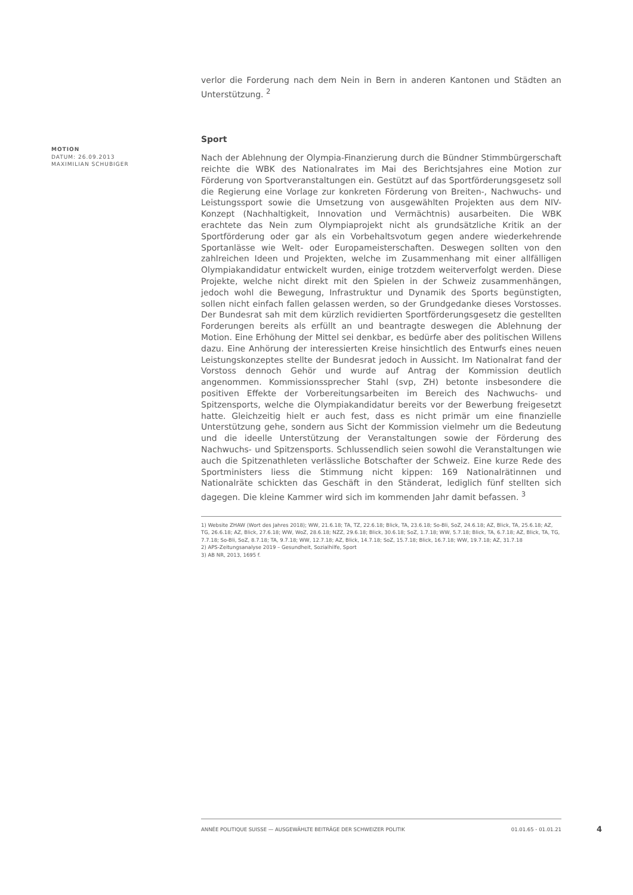verlor die Forderung nach dem Nein in Bern in anderen Kantonen und Städten an Unterstützung. <sup>2</sup>
Sport
Nach der Ablehnung der Olympia-Finanzierung durch die Bündner Stimmbürgerschaft reichte die WBK des Nationalrates im Mai des Berichtsjahres eine Motion zur Förderung von Sportveranstaltungen ein. Gestützt auf das Sportförderungsgesetz soll die Regierung eine Vorlage zur konkreten Förderung von Breiten-, Nachwuchs- und Leistungssport sowie die Umsetzung von ausgewählten Projekten aus dem NIV-Konzept (Nachhaltigkeit, Innovation und Vermächtnis) ausarbeiten. Die WBK erachtete das Nein zum Olympiaprojekt nicht als grundsätzliche Kritik an der Sportförderung oder gar als ein Vorbehaltsvotum gegen andere wiederkehrende Sportanlässe wie Welt- oder Europameisterschaften. Deswegen sollten von den zahlreichen Ideen und Projekten, welche im Zusammenhang mit einer allfälligen Olympiakandidatur entwickelt wurden, einige trotzdem weiterverfolgt werden. Diese Projekte, welche nicht direkt mit den Spielen in der Schweiz zusammenhängen, jedoch wohl die Bewegung, Infrastruktur und Dynamik des Sports begünstigten, sollen nicht einfach fallen gelassen werden, so der Grundgedanke dieses Vorstosses. Der Bundesrat sah mit dem kürzlich revidierten Sportförderungsgesetz die gestellten Forderungen bereits als erfüllt an und beantragte deswegen die Ablehnung der Motion. Eine Erhöhung der Mittel sei denkbar, es bedürfe aber des politischen Willens dazu. Eine Anhörung der interessierten Kreise hinsichtlich des Entwurfs eines neuen Leistungskonzeptes stellte der Bundesrat jedoch in Aussicht. Im Nationalrat fand der Vorstoss dennoch Gehör und wurde auf Antrag der Kommission deutlich angenommen. Kommissionssprecher Stahl (svp, ZH) betonte insbesondere die positiven Effekte der Vorbereitungsarbeiten im Bereich des Nachwuchs- und Spitzensports, welche die Olympiakandidatur bereits vor der Bewerbung freigesetzt hatte. Gleichzeitig hielt er auch fest, dass es nicht primär um eine finanzielle Unterstützung gehe, sondern aus Sicht der Kommission vielmehr um die Bedeutung und die ideelle Unterstützung der Veranstaltungen sowie der Förderung des Nachwuchs- und Spitzensports. Schlussendlich seien sowohl die Veranstaltungen wie auch die Spitzenathleten verlässliche Botschafter der Schweiz. Eine kurze Rede des Sportministers liess die Stimmung nicht kippen: 169 Nationalrätinnen und Nationalräte schickten das Geschäft in den Ständerat, lediglich fünf stellten sich dagegen. Die kleine Kammer wird sich im kommenden Jahr damit befassen. <sup>3</sup>
1) Website ZHAW (Wort des Jahres 2018); WW, 21.6.18; TA, TZ, 22.6.18; Blick, TA, 23.6.18; So-Bli, SoZ, 24.6.18; AZ, Blick, TA, 25.6.18; AZ, TG, 26.6.18; AZ, Blick, 27.6.18; WW, WoZ, 28.6.18; NZZ, 29.6.18; Blick, 30.6.18; SoZ, 1.7.18; WW, 5.7.18; Blick, TA, 6.7.18; AZ, Blick, TA, TG, 7.7.18; So-Bli, SoZ, 8.7.18; TA, 9.7.18; WW, 12.7.18; AZ, Blick, 14.7.18; SoZ, 15.7.18; Blick, 16.7.18; WW, 19.7.18; AZ, 31.7.18
2) APS-Zeitungsanalyse 2019 – Gesundheit, Sozialhilfe, Sport
3) AB NR, 2013, 1695 f.
MOTION
DATUM: 26.09.2013
MAXIMILIAN SCHUBIGER
ANNÉE POLITIQUE SUISSE — AUSGEWÄHLTE BEITRÄGE DER SCHWEIZER POLITIK 01.01.65 - 01.01.21
4